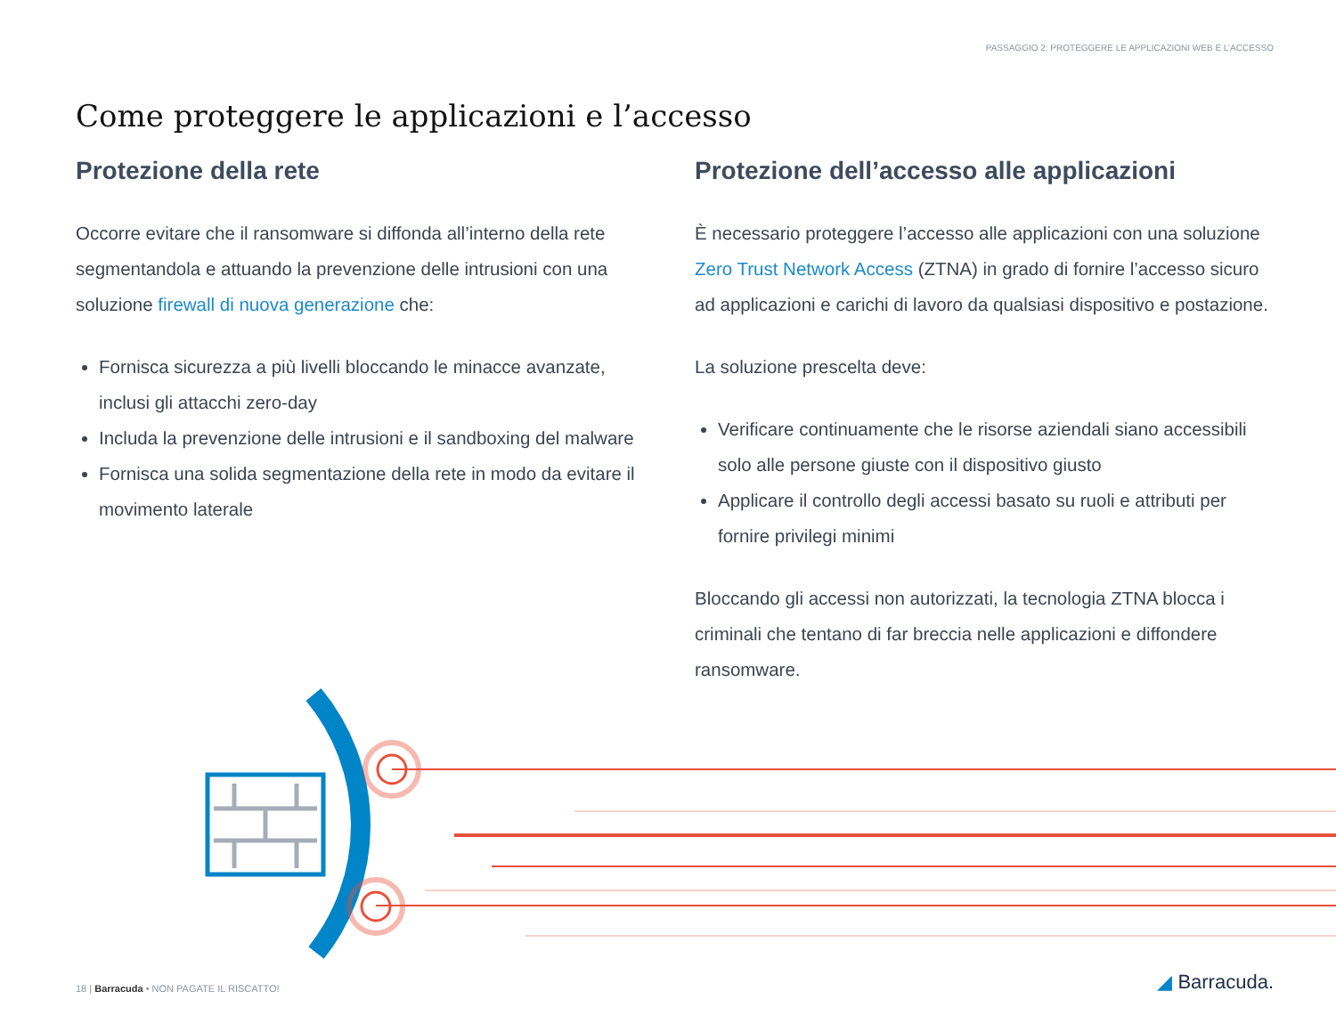PASSAGGIO 2: PROTEGGERE LE APPLICAZIONI WEB E L’ACCESSO
Come proteggere le applicazioni e l’accesso
Protezione della rete
Occorre evitare che il ransomware si diffonda all’interno della rete segmentandola e attuando la prevenzione delle intrusioni con una soluzione firewall di nuova generazione che:
Fornisca sicurezza a più livelli bloccando le minacce avanzate, inclusi gli attacchi zero-day
Includa la prevenzione delle intrusioni e il sandboxing del malware
Fornisca una solida segmentazione della rete in modo da evitare il movimento laterale
Protezione dell’accesso alle applicazioni
È necessario proteggere l’accesso alle applicazioni con una soluzione Zero Trust Network Access (ZTNA) in grado di fornire l’accesso sicuro ad applicazioni e carichi di lavoro da qualsiasi dispositivo e postazione.
La soluzione prescelta deve:
Verificare continuamente che le risorse aziendali siano accessibili solo alle persone giuste con il dispositivo giusto
Applicare il controllo degli accessi basato su ruoli e attributi per fornire privilegi minimi
Bloccando gli accessi non autorizzati, la tecnologia ZTNA blocca i criminali che tentano di far breccia nelle applicazioni e diffondere ransomware.
18 | Barracuda • NON PAGATE IL RISCATTO!
◢ Barracuda.